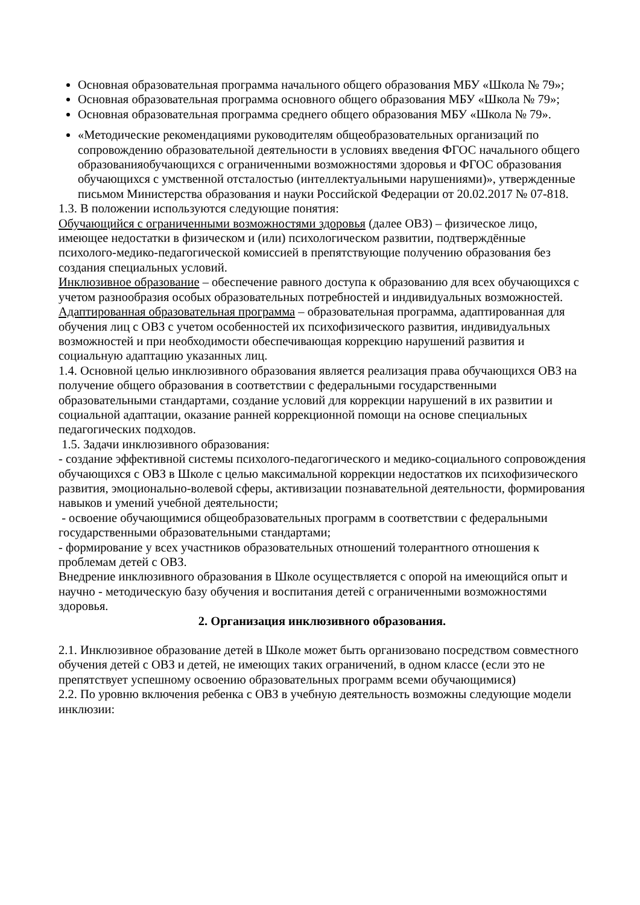Основная образовательная программа начального общего образования МБУ «Школа № 79»;
Основная образовательная программа основного общего образования МБУ «Школа № 79»;
Основная образовательная программа среднего общего образования МБУ «Школа № 79».
«Методические рекомендациями руководителям общеобразовательных организаций по сопровождению образовательной деятельности в условиях введения ФГОС начального общего образованияобучающихся с ограниченными возможностями здоровья и ФГОС образования обучающихся с умственной отсталостью (интеллектуальными нарушениями)», утвержденные письмом Министерства образования и науки Российской Федерации от 20.02.2017 № 07-818.
1.3. В положении используются следующие понятия:
Обучающийся с ограниченными возможностями здоровья (далее ОВЗ) – физическое лицо, имеющее недостатки в физическом и (или) психологическом развитии, подтверждённые психолого-медико-педагогической комиссией в препятствующие получению образования без создания специальных условий.
Инклюзивное образование – обеспечение равного доступа к образованию для всех обучающихся с учетом разнообразия особых образовательных потребностей и индивидуальных возможностей.
Адаптированная образовательная программа – образовательная программа, адаптированная для обучения лиц с ОВЗ с учетом особенностей их психофизического развития, индивидуальных возможностей и при необходимости обеспечивающая коррекцию нарушений развития и социальную адаптацию указанных лиц.
1.4. Основной целью инклюзивного образования является реализация права обучающихся ОВЗ на получение общего образования в соответствии с федеральными государственными образовательными стандартами, создание условий для коррекции нарушений в их развитии и социальной адаптации, оказание ранней коррекционной помощи на основе специальных педагогических подходов.
1.5. Задачи инклюзивного образования:
- создание эффективной системы психолого-педагогического и медико-социального сопровождения обучающихся с ОВЗ в Школе с целью максимальной коррекции недостатков их психофизического развития, эмоционально-волевой сферы, активизации познавательной деятельности, формирования навыков и умений учебной деятельности;
- освоение обучающимися общеобразовательных программ в соответствии с федеральными государственными образовательными стандартами;
- формирование у всех участников образовательных отношений толерантного отношения к проблемам детей с ОВЗ.
Внедрение инклюзивного образования в Школе осуществляется с опорой на имеющийся опыт и научно - методическую базу обучения и воспитания детей с ограниченными возможностями здоровья.
2. Организация инклюзивного образования.
2.1. Инклюзивное образование детей в Школе может быть организовано посредством совместного обучения детей с ОВЗ и детей, не имеющих таких ограничений, в одном классе (если это не препятствует успешному освоению образовательных программ всеми обучающимися)
2.2. По уровню включения ребенка с ОВЗ в учебную деятельность возможны следующие модели инклюзии: